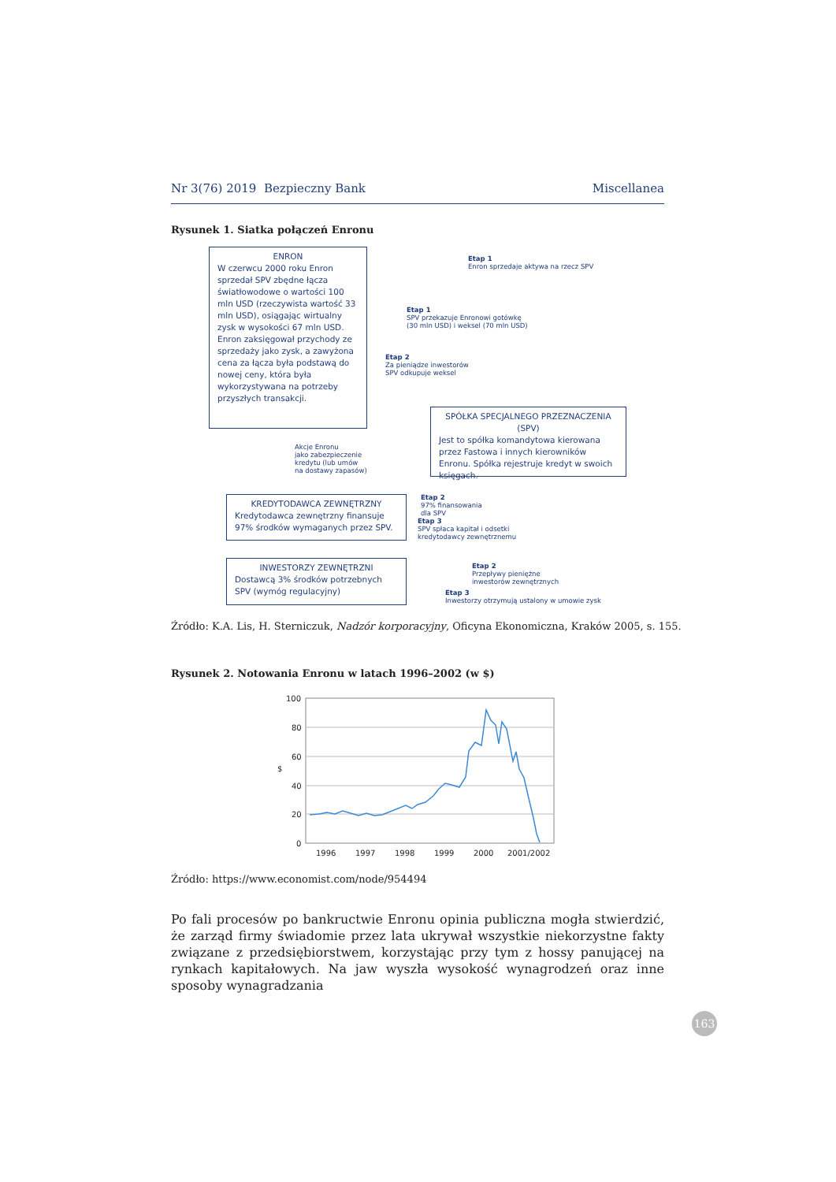Nr 3(76) 2019 Bezpieczny Bank Miscellanea
Rysunek 1. Siatka połączeń Enronu
ENRON
W czerwcu 2000 roku Enron sprzedał SPV zbędne łącza światłowodowe o wartości 100 mln USD (rzeczywista wartość 33 mln USD), osiągając wirtualny zysk w wysokości 67 mln USD.
Enron zaksięgował przychody ze sprzedaży jako zysk, a zawyżona cena za łącza była podstawą do nowej ceny, która była wykorzystywana na potrzeby przyszłych transakcji.
Etap 1
Enron sprzedaje aktywa na rzecz SPV
Etap 1
SPV przekazuje Enronowi gotówkę
(30 mln USD) i weksel (70 mln USD)
Etap 2
Za pieniądze inwestorów
SPV odkupuje weksel
SPÓŁKA SPECJALNEGO PRZEZNACZENIA (SPV)
Jest to spółka komandytowa kierowana przez Fastowa i innych kierowników Enronu. Spółka rejestruje kredyt w swoich księgach.
Akcje Enronu
jako zabezpieczenie
kredytu (lub umów
na dostawy zapasów)
KREDYTODAWCA ZEWNĘTRZNY
Kredytodawca zewnętrzny finansuje 97% środków wymaganych przez SPV.
Etap 2
97% finansowania
dla SPV
Etap 3
SPV spłaca kapitał i odsetki
kredytodawcy zewnętrznemu
INWESTORZY ZEWNĘTRZNI
Dostawcą 3% środków potrzebnych SPV (wymóg regulacyjny)
Etap 2
Przepływy pieniężne
inwestorów zewnętrznych
Etap 3
Inwestorzy otrzymują ustalony w umowie zysk
Źródło: K.A. Lis, H. Sterniczuk, Nadzór korporacyjny, Oficyna Ekonomiczna, Kraków 2005, s. 155.
Rysunek 2. Notowania Enronu w latach 1996–2002 (w $)
100
80
60
40
20
0
$
1996
1997
1998
1999
2000
2001/2002
Źródło: https://www.economist.com/node/954494
Po fali procesów po bankructwie Enronu opinia publiczna mogła stwierdzić, że zarząd firmy świadomie przez lata ukrywał wszystkie niekorzystne fakty związane z przedsiębiorstwem, korzystając przy tym z hossy panującej na rynkach kapitałowych. Na jaw wyszła wysokość wynagrodzeń oraz inne sposoby wynagradzania
163